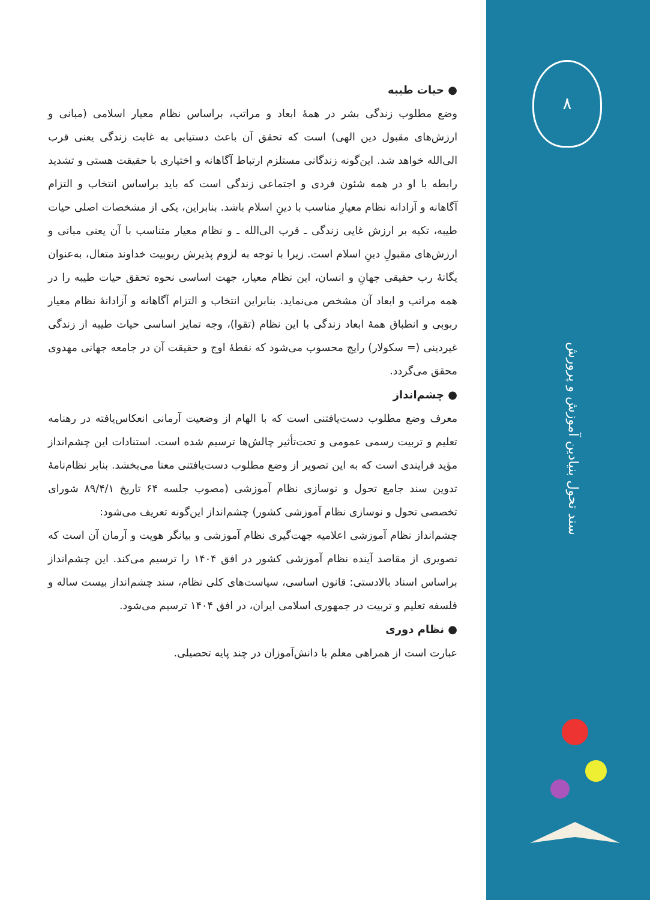● حیات طیبه
وضع مطلوب زندگی بشر در همهٔ ابعاد و مراتب، براساس نظام معیار اسلامی (مبانی و ارزش‌های مقبول دین الهی) است که تحقق آن باعث دستیابی به غایت زندگی یعنی قرب الی‌الله خواهد شد. این‌گونه زندگانی مستلزم ارتباط آگاهانه و اختیاری با حقیقت هستی و تشدید رابطه با او در همه شئون فردی و اجتماعی زندگی است که باید براساس انتخاب و التزام آگاهانه و آزادانه نظام معیارِ مناسب با دینِ اسلام باشد. بنابراین، یکی از مشخصات اصلی حیات طیبه، تکیه بر ارزش غایی زندگی ـ قرب الی‌الله ـ و نظام معیار متناسب با آن یعنی مبانی و ارزش‌های مقبولِ دینِ اسلام است. زیرا با توجه به لزوم پذیرش ربوبیت خداوند متعال، به‌عنوان یگانهٔ رب حقیقی جهانِ و انسان، این نظام معیار، جهت اساسی نحوه تحقق حیات طیبه را در همه مراتب و ابعاد آن مشخص می‌نماید. بنابراین انتخاب و التزام آگاهانه و آزادانهٔ نظام معیار ربوبی و انطباق همهٔ ابعاد زندگی با این نظام (تقوا)، وجه تمایز اساسی حیات طیبه از زندگی غیردینی (= سکولار) رایج محسوب می‌شود که نقطهٔ اوج و حقیقت آن در جامعه جهانی مهدوی محقق می‌گردد.
● چشم‌انداز
معرف وضع مطلوب دست‌یافتنی است که با الهام از وضعیت آرمانی انعکاس‌یافته در رهنامه تعلیم و تربیت رسمی عمومی و تحت‌تأثیر چالش‌ها ترسیم شده است. استنادات این چشم‌انداز مؤید فرایندی است که به این تصویر از وضع مطلوب دست‌یافتنی معنا می‌بخشد. بنابر نظام‌نامهٔ تدوین سند جامع تحول و نوسازی نظام آموزشی (مصوب جلسه ۶۴ تاریخ ۸۹/۴/۱ شورای تخصصی تحول و نوسازی نظام آموزشی کشور) چشم‌انداز این‌گونه تعریف می‌شود:
چشم‌انداز نظام آموزشی اعلامیه جهت‌گیری نظام آموزشی و بیانگر هویت و آرمان آن است که تصویری از مقاصد آینده نظام آموزشی کشور در افق ۱۴۰۴ را ترسیم می‌کند. این چشم‌انداز براساس اسناد بالادستی: قانون اساسی، سیاست‌های کلی نظام، سند چشم‌انداز بیست ساله و فلسفه تعلیم و تربیت در جمهوری اسلامی ایران، در افق ۱۴۰۴ ترسیم می‌شود.
● نظام دوری
عبارت است از همراهی معلم با دانش‌آموزان در چند پایه تحصیلی.
۸
سند تحول بنیادین آموزش و پرورش